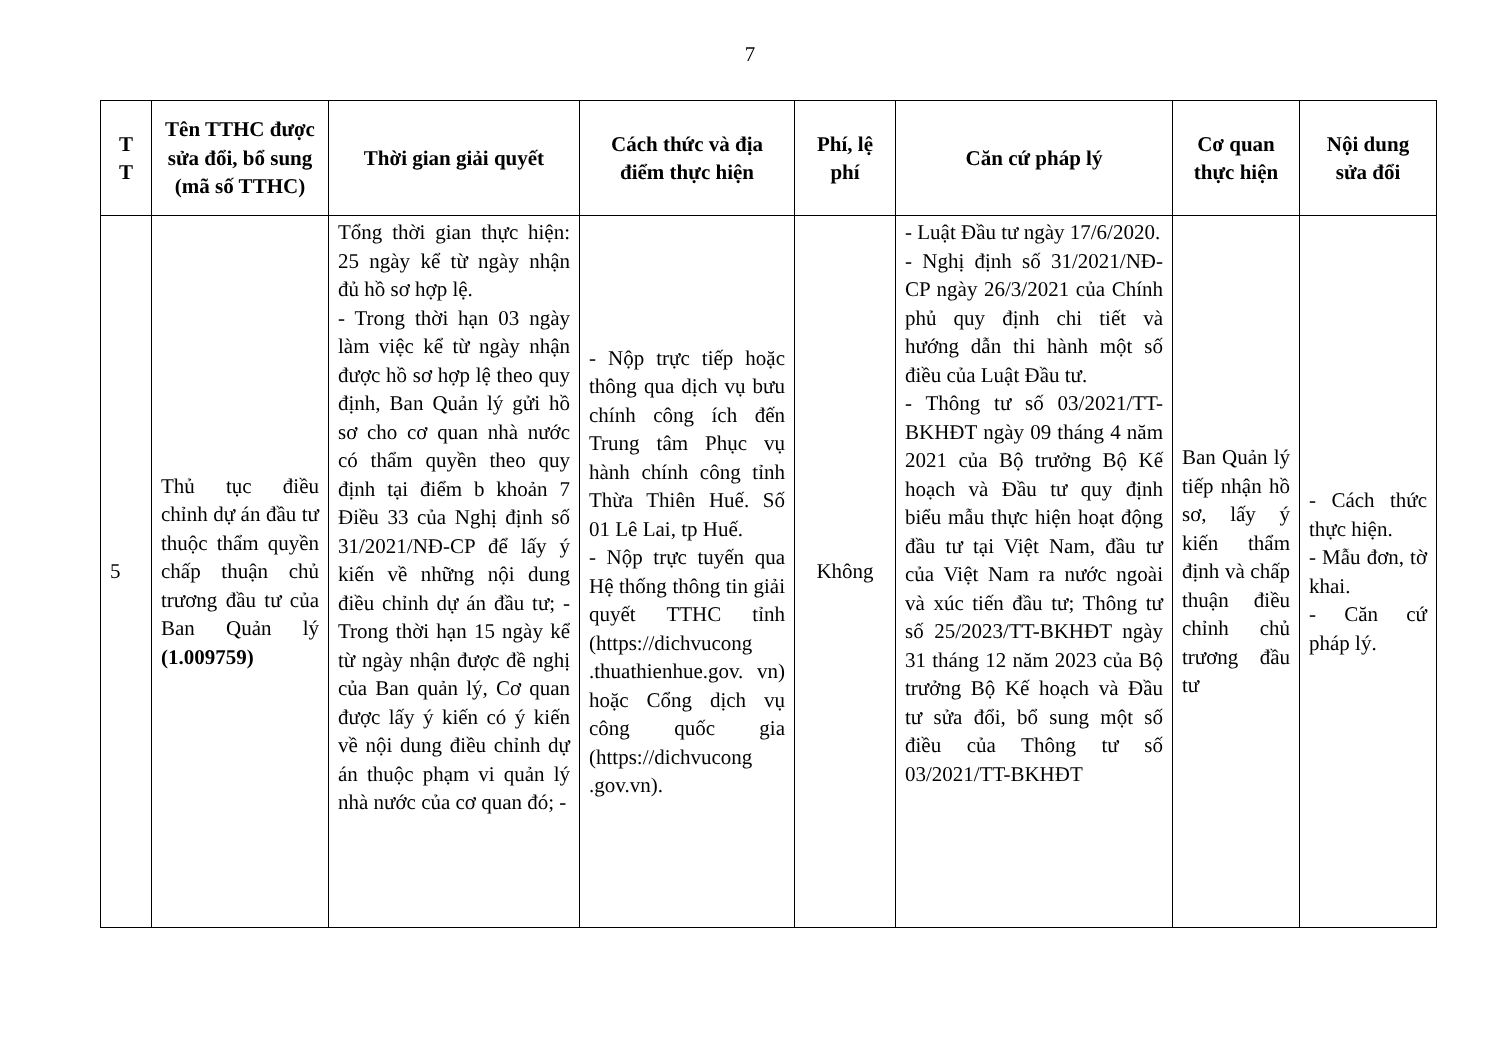7
| T T | Tên TTHC được sửa đổi, bổ sung (mã số TTHC) | Thời gian giải quyết | Cách thức và địa điểm thực hiện | Phí, lệ phí | Căn cứ pháp lý | Cơ quan thực hiện | Nội dung sửa đổi |
| --- | --- | --- | --- | --- | --- | --- | --- |
| 5 | Thủ tục điều chỉnh dự án đầu tư thuộc thẩm quyền chấp thuận chủ trương đầu tư của Ban Quản lý (1.009759) | Tổng thời gian thực hiện: 25 ngày kể từ ngày nhận đủ hồ sơ hợp lệ. - Trong thời hạn 03 ngày làm việc kể từ ngày nhận được hồ sơ hợp lệ theo quy định, Ban Quản lý gửi hồ sơ cho cơ quan nhà nước có thẩm quyền theo quy định tại điểm b khoản 7 Điều 33 của Nghị định số 31/2021/NĐ-CP để lấy ý kiến về những nội dung điều chỉnh dự án đầu tư; - Trong thời hạn 15 ngày kể từ ngày nhận được đề nghị của Ban quản lý, Cơ quan được lấy ý kiến có ý kiến về nội dung điều chỉnh dự án thuộc phạm vi quản lý nhà nước của cơ quan đó; - | - Nộp trực tiếp hoặc thông qua dịch vụ bưu chính công ích đến Trung tâm Phục vụ hành chính công tỉnh Thừa Thiên Huế. Số 01 Lê Lai, tp Huế. - Nộp trực tuyến qua Hệ thống thông tin giải quyết TTHC tỉnh (https://dichvucong .thuathienhue.gov. vn) hoặc Cổng dịch vụ công quốc gia (https://dichvucong .gov.vn). | Không | - Luật Đầu tư ngày 17/6/2020. - Nghị định số 31/2021/NĐ-CP ngày 26/3/2021 của Chính phủ quy định chi tiết và hướng dẫn thi hành một số điều của Luật Đầu tư. - Thông tư số 03/2021/TT-BKHĐT ngày 09 tháng 4 năm 2021 của Bộ trưởng Bộ Kế hoạch và Đầu tư quy định biểu mẫu thực hiện hoạt động đầu tư tại Việt Nam, đầu tư của Việt Nam ra nước ngoài và xúc tiến đầu tư; Thông tư số 25/2023/TT-BKHĐT ngày 31 tháng 12 năm 2023 của Bộ trưởng Bộ Kế hoạch và Đầu tư sửa đổi, bổ sung một số điều của Thông tư số 03/2021/TT-BKHĐT | Ban Quản lý tiếp nhận hồ sơ, lấy ý kiến thẩm định và chấp thuận điều chỉnh chủ trương đầu tư | - Cách thức thực hiện. - Mẫu đơn, tờ khai. - Căn cứ pháp lý. |